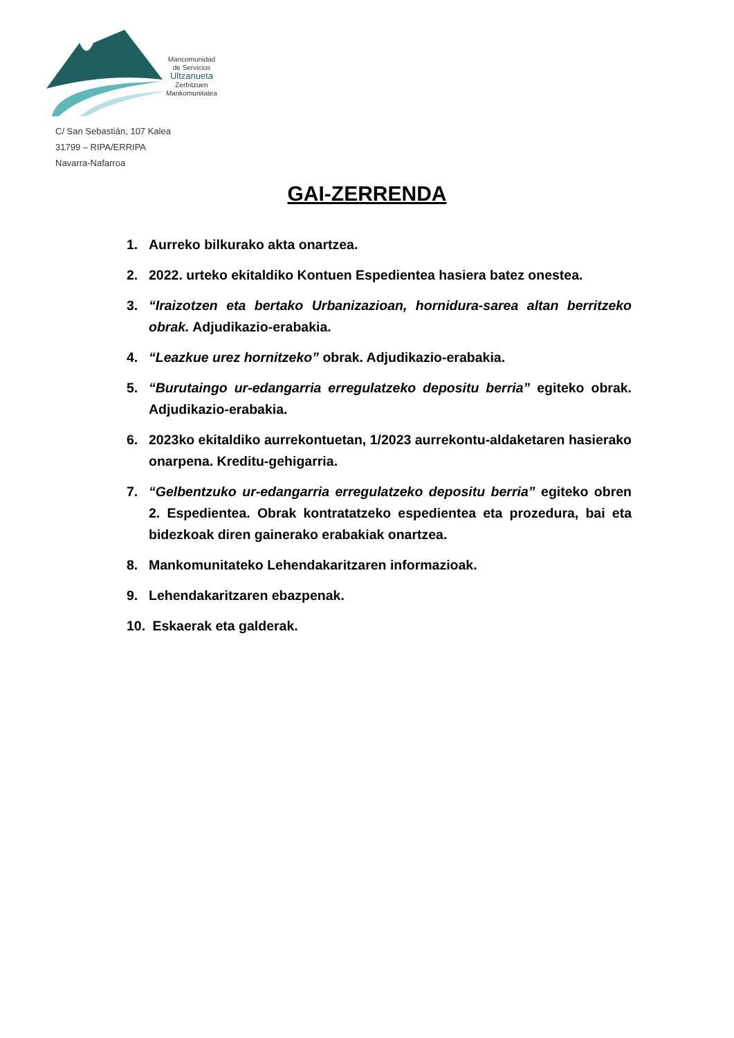Mancomunidad
de Servicios
Ultzanueta
Zerbitzuen
Mankomunitatea
C/ San Sebastián, 107 Kalea
31799 – RIPA/ERRIPA
Navarra-Nafarroa
GAI-ZERRENDA
1. Aurreko bilkurako akta onartzea.
2. 2022. urteko ekitaldiko Kontuen Espedientea hasiera batez onestea.
3. “Iraizotzen eta bertako Urbanizazioan, hornidura-sarea altan berritzeko obrak. Adjudikazio-erabakia.
4. “Leazkue urez hornitzeko” obrak. Adjudikazio-erabakia.
5. “Burutaingo ur-edangarria erregulatzeko depositu berria” egiteko obrak. Adjudikazio-erabakia.
6. 2023ko ekitaldiko aurrekontuetan, 1/2023 aurrekontu-aldaketaren hasierako onarpena. Kreditu-gehigarria.
7. “Gelbentzuko ur-edangarria erregulatzeko depositu berria” egiteko obren 2. Espedientea. Obrak kontratatzeko espedientea eta prozedura, bai eta bidezkoak diren gainerako erabakiak onartzea.
8. Mankomunitateko Lehendakaritzaren informazioak.
9. Lehendakaritzaren ebazpenak.
10. Eskaerak eta galderak.